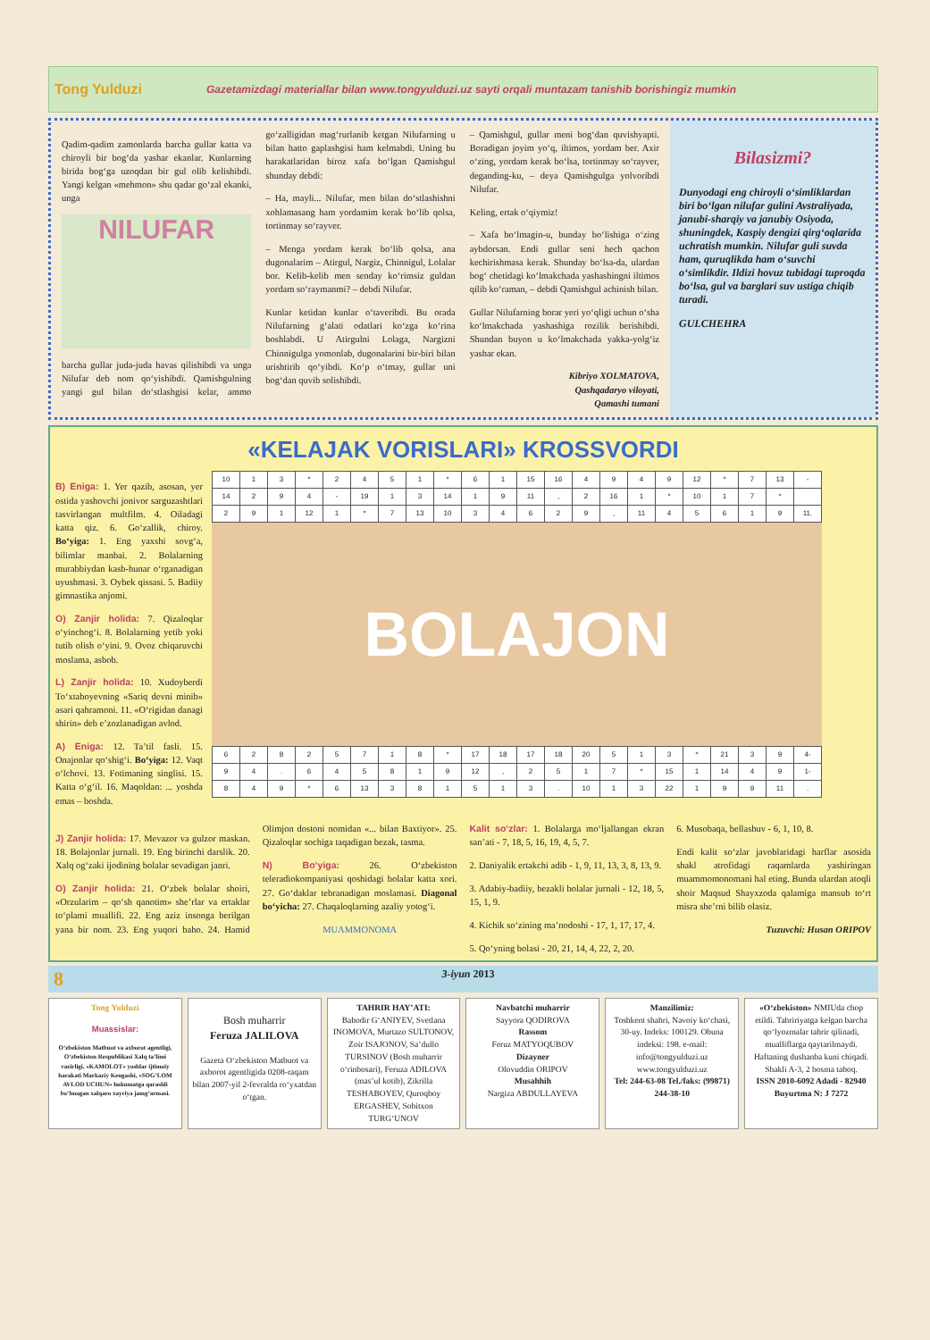Tong Yulduzi
Gazetamizdagi materiallar bilan www.tongyulduzi.uz sayti orqali muntazam tanishib borishingiz mumkin
Qadim-qadim zamonlarda barcha gullar katta va chiroyli bir bog‘da yashar ekanlar. Kunlarning birida bog‘ga uzoqdan bir gul olib kelishibdi. Yangi kelgan «mehmon» shu qadar go‘zal ekanki, unga
NILUFAR
barcha gullar juda-juda havas qilishibdi va unga Nilufar deb nom qo‘yishibdi. Qamishgulning yangi gul bilan do‘stlashgisi kelar, ammo go‘zalligidan mag‘rurlanib ketgan Nilufarning u bilan hatto gaplashgisi ham kelmabdi. Uning bu harakatlaridan biroz xafa bo‘lgan Qamishgul shunday debdi:
– Ha, mayli... Nilufar, men bilan do‘stlashishni xohlamasang ham yordamim kerak bo‘lib qolsa, tortinmay so‘rayver.
– Menga yordam kerak bo‘lib qolsa, ana dugonalarim – Atirgul, Nargiz, Chinnigul, Lolalar bor. Kelib-kelib men senday ko‘rimsiz guldan yordam so‘raymanmi? – debdi Nilufar.
Kunlar ketidan kunlar o‘taveribdi. Bu orada Nilufarning g‘alati odatlari ko‘zga ko‘rina boshlabdi. U Atirgulni Lolaga, Nargizni Chinnigulga yomonlab, dugonalarini bir-biri bilan urishtirib qo‘yibdi. Ko‘p o‘tmay, gullar uni bog‘dan quvib solishibdi.
– Qamishgul, gullar meni bog‘dan quvishyapti. Boradigan joyim yo‘q, iltimos, yordam ber. Axir o‘zing, yordam kerak bo‘lsa, tortinmay so‘rayver, deganding-ku, – deya Qamishgulga yolvoribdi Nilufar.
Keling, ertak o‘qiymiz!
– Xafa bo‘lmagin-u, bunday bo‘lishiga o‘zing aybdorsan. Endi gullar seni hech qachon kechirishmasa kerak. Shunday bo‘lsa-da, ulardan bog‘ chetidagi ko‘lmakchada yashashingni iltimos qilib ko‘raman, – debdi Qamishgul achinish bilan.
Gullar Nilufarning borar yeri yo‘qligi uchun o‘sha ko‘lmakchada yashashiga rozilik berishibdi. Shundan buyon u ko‘lmakchada yakka-yolg‘iz yashar ekan.
Kibriyo XOLMATOVA,
Qashqadaryo viloyati,
Qamashi tumani
Bilasizmi?
Dunyodagi eng chiroyli o‘simliklardan biri bo‘lgan nilufar gulini Avstraliyada, janubi-sharqiy va janubiy Osiyoda, shuningdek, Kaspiy dengizi qirg‘oqlarida uchratish mumkin. Nilufar guli suvda ham, quruqlikda ham o‘suvchi o‘simlikdir. Ildizi hovuz tubidagi tuproqda bo‘lsa, gul va barglari suv ustiga chiqib turadi.
GULCHEHRA
«KELAJAK VORISLARI» KROSSVORDI
B) Eniga: 1. Yer qazib, asosan, yer ostida yashovchi jonivor sarguzashtlari tasvirlangan multfilm. 4. Oiladagi katta qiz. 6. Go‘zallik, chiroy. Bo‘yiga: 1. Eng yaxshi sovg‘a, bilimlar manbai. 2. Bolalarning murabbiydan kasb-hunar o‘rganadigan uyushmasi. 3. Oybek qissasi. 5. Badiiy gimnastika anjomi.
O) Zanjir holida: 7. Qizaloqlar o‘yinchog‘i. 8. Bolalarning yetib yoki tutib olish o‘yini. 9. Ovoz chiqaruvchi moslama, asbob.
L) Zanjir holida: 10. Xudoyberdi To‘xtaboyevning «Sariq devni minib» asari qahramoni. 11. «O‘rigidan danagi shirin» deb e’zozlanadigan avlod.
A) Eniga: 12. Ta’til fasli. 15. Onajonlar qo‘shig‘i. Bo‘yiga: 12. Vaqt o‘lchovi. 13. Fotimaning singlisi. 15. Katta o‘g‘il. 16. Maqoldan: ... yoshda emas – boshda.
| 10 | 1 | 3 | * | 2 | 4 | 5 | 1 | * | 6 | 1 | 15 | 16 | 4 | 9 | 4 | 9 | 12 | * | 7 | 13 | - |
| 14 | 2 | 9 | 4 | - | 19 | 1 | 3 | 14 | 1 | 9 | 11 | , | 2 | 16 | 1 | * | 10 | 1 | 7 | * | |
| 2 | 9 | 1 | 12 | 1 | * | 7 | 13 | 10 | 3 | 4 | 6 | 2 | 9 | , | 11 | 4 | 5 | 6 | 1 | 9 | 11. |
BOLAJON
| 6 | 2 | 8 | 2 | 5 | 7 | 1 | 8 | * | 17 | 18 | 17 | 18 | 20 | 5 | 1 | 3 | * | 21 | 3 | 9 | 4- |
| 9 | 4 | . | 6 | 4 | 5 | 8 | 1 | 9 | 12 | , | 2 | 5 | 1 | 7 | * | 15 | 1 | 14 | 4 | 9 | 1- |
| 8 | 4 | 9 | * | 6 | 13 | 3 | 8 | 1 | 5 | 1 | 3 | . | 10 | 1 | 3 | 22 | 1 | 9 | 9 | 11 | . |
J) Zanjir holida: 17. Mevazor va gulzor maskan. 18. Bolajonlar jurnali. 19. Eng birinchi darslik. 20. Xalq og‘zaki ijodining bolalar sevadigan janri.
O) Zanjir holida: 21. O‘zbek bolalar shoiri, «Orzularim – qo‘sh qanotim» she’rlar va ertaklar to‘plami muallifi. 22. Eng aziz insonga berilgan yana bir nom. 23. Eng yuqori baho. 24. Hamid Olimjon dostoni nomidan «... bilan Baxtiyor». 25. Qizaloqlar sochiga taqadigan bezak, tasma.
N) Bo‘yiga: 26. O‘zbekiston teleradiokompaniyasi qoshidagi bolalar katta xori. 27. Go‘daklar tebranadigan moslamasi. Diagonal bo‘yicha: 27. Chaqaloqlarning azaliy yotog‘i.
MUAMMONOMA
Kalit so‘zlar: 1. Bolalarga mo‘ljallangan ekran san’ati - 7, 18, 5, 16, 19, 4, 5, 7.
2. Daniyalik ertakchi adib - 1, 9, 11, 13, 3, 8, 13, 9.
3. Adabiy-badiiy, bezakli bolalar jurnali - 12, 18, 5, 15, 1, 9.
4. Kichik so‘zining ma’nodoshi - 17, 1, 17, 17, 4.
5. Qo‘yning bolasi - 20, 21, 14, 4, 22, 2, 20.
6. Musobaqa, bellashuv - 6, 1, 10, 8.
Endi kalit so‘zlar javoblaridagi harflar asosida shakl atrofidagi raqamlarda yashiringan muammomonomani hal eting. Bunda ulardan atoqli shoir Maqsud Shayxzoda qalamiga mansub to‘rt misra she’rni bilib olasiz.
Tuzuvchi: Husan ORIPOV
8 3-iyun 2013
Tong Yulduzi
Muassislar:
O‘zbekiston Matbuot va axborot agentligi, O‘zbekiston Respublikasi Xalq ta’limi vazirligi, «KAMOLOT» yoshlar ijtimoiy harakati Markaziy Kengashi, «SOG‘LOM AVLOD UCHUN» hukumatga qarashli bo‘lmagan xalqaro xayriya jamg‘armasi.
Bosh muharrir
Feruza JALILOVA
Gazeta O‘zbekiston Matbuot va axborot agentligida 0208-raqam bilan 2007-yil 2-fevralda ro‘yxatdan o‘tgan.
TAHRIR HAY’ATI:
Bahodir G‘ANIYEV, Svetlana INOMOVA, Murtazo SULTONOV, Zoir ISAJONOV, Sa’dullo TURSINOV (Bosh muharrir o‘rinbosari), Feruza ADILOVA (mas’ul kotib), Zikrilla TESHABOYEV, Quroqboy ERGASHEV, Sobitxon TURG‘UNOV
Navbatchi muharrir
Sayyora QODIROVA
Rassom
Feruz MATYOQUBOV
Dizayner
Olovuddin ORIPOV
Musahhih
Nargiza ABDULLAYEVA
Manzilimiz:
Toshkent shahri, Navoiy ko‘chasi, 30-uy. Indeks: 100129. Obuna indeksi: 198. e-mail: info@tongyulduzi.uz www.tongyulduzi.uz
Tel: 244-63-08 Tel./faks: (99871) 244-38-10
«O‘zbekiston» NMIUda chop etildi. Tahririyatga kelgan barcha qo‘lyozmalar tahrir qilinadi, mualliflarga qaytarilmaydi.
Haftaning dushanba kuni chiqadi. Shakli A-3, 2 bosma taboq.
ISSN 2010-6092 Adadi - 82940 Buyurtma N: J 7272